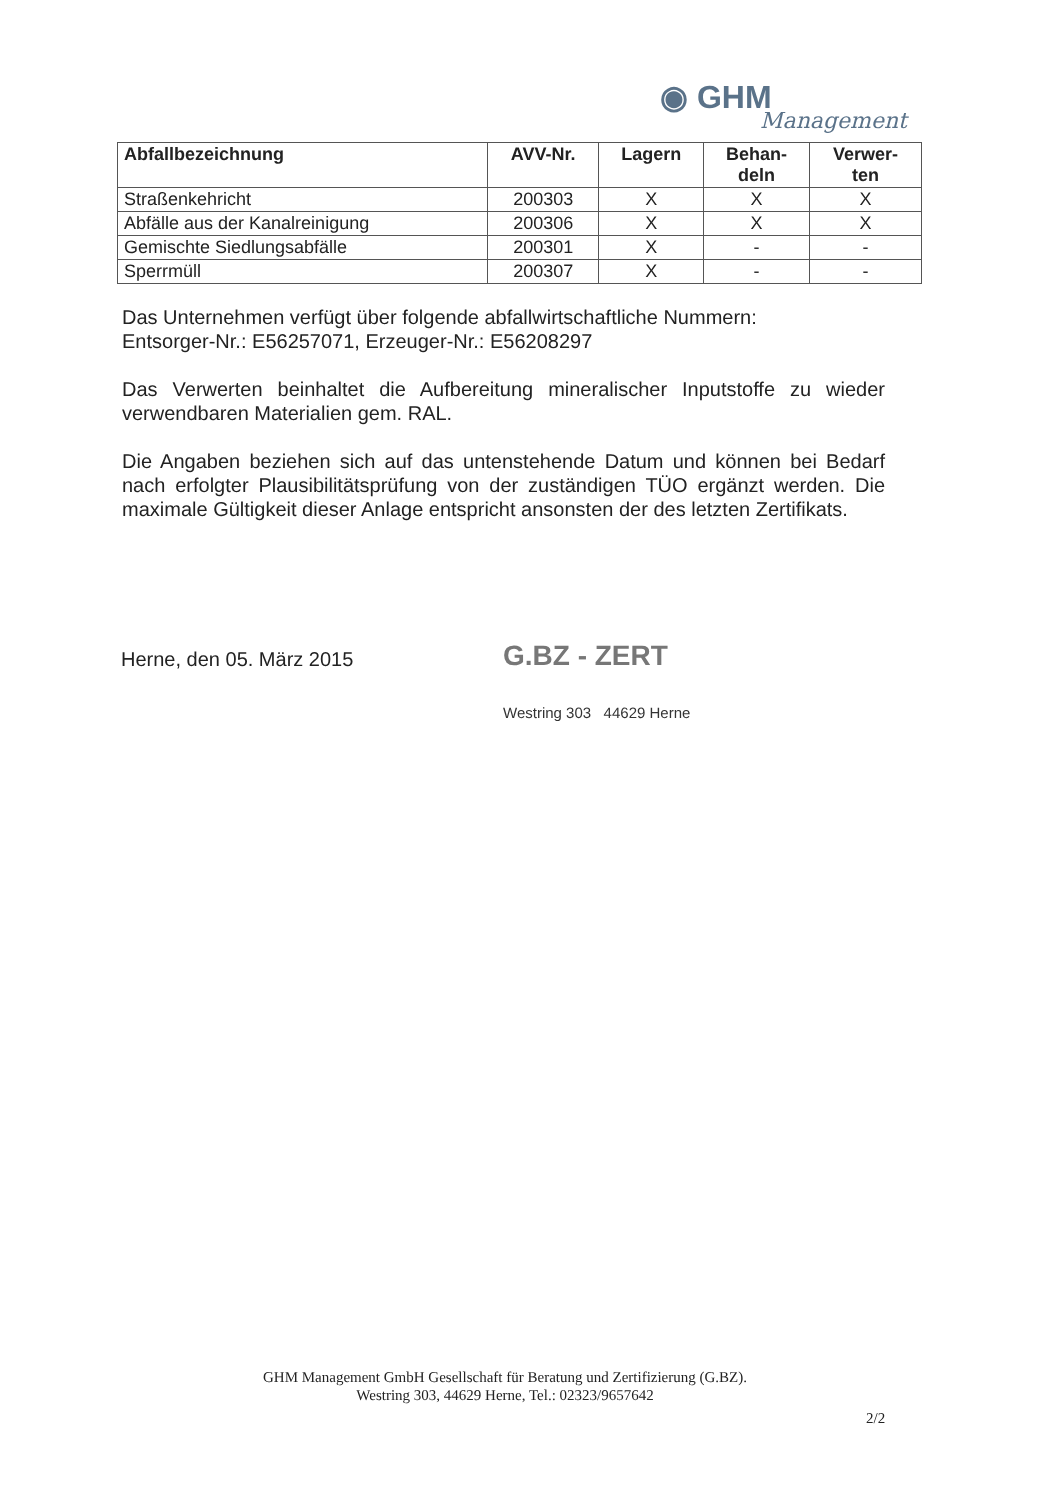◉ GHM
Management
| Abfallbezeichnung | AVV-Nr. | Lagern | Behan- deln | Verwer- ten |
| --- | --- | --- | --- | --- |
| Straßenkehricht | 200303 | X | X | X |
| Abfälle aus der Kanalreinigung | 200306 | X | X | X |
| Gemischte Siedlungsabfälle | 200301 | X | - | - |
| Sperrmüll | 200307 | X | - | - |
Das Unternehmen verfügt über folgende abfallwirtschaftliche Nummern:
Entsorger-Nr.: E56257071, Erzeuger-Nr.: E56208297
Das Verwerten beinhaltet die Aufbereitung mineralischer Inputstoffe zu wieder verwendbaren Materialien gem. RAL.
Die Angaben beziehen sich auf das untenstehende Datum und können bei Bedarf nach erfolgter Plausibilitätsprüfung von der zuständigen TÜO ergänzt werden. Die maximale Gültigkeit dieser Anlage entspricht ansonsten der des letzten Zertifikats.
Herne, den 05. März 2015
G.BZ - ZERT
Westring 303 44629 Herne
GHM Management GmbH Gesellschaft für Beratung und Zertifizierung (G.BZ).
Westring 303, 44629 Herne, Tel.: 02323/9657642
2/2